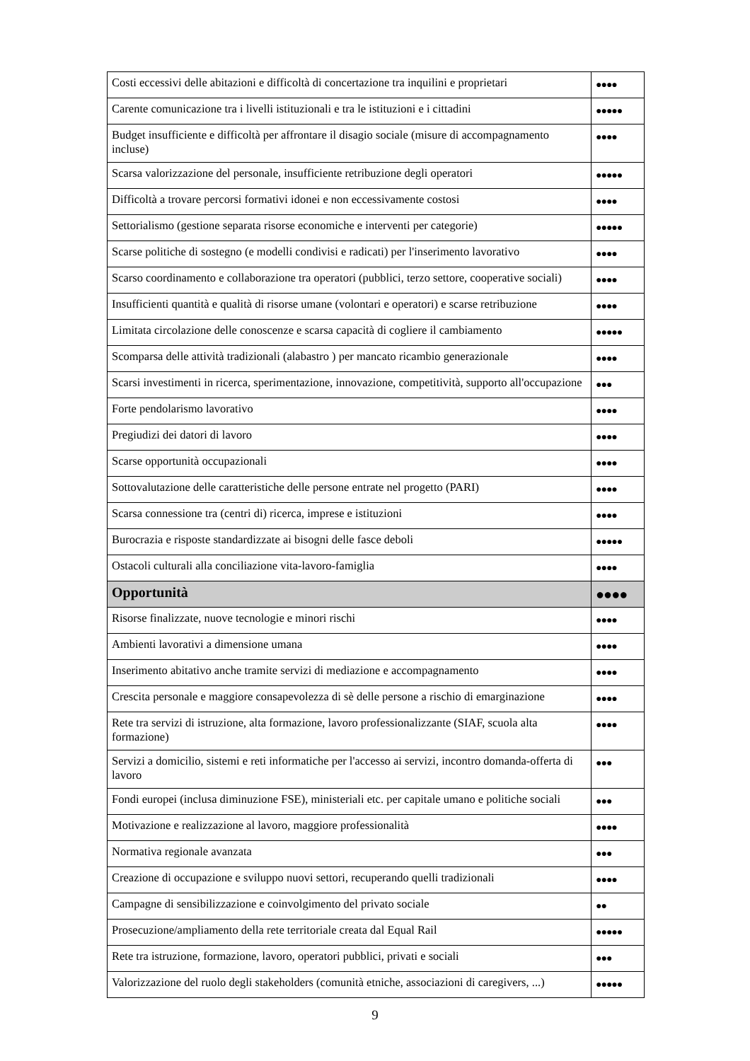| Costi eccessivi delle abitazioni e difficoltà di concertazione tra inquilini e proprietari | ●●●● |
| Carente comunicazione tra i livelli istituzionali e tra le istituzioni e i cittadini | ●●●●● |
| Budget insufficiente e difficoltà per affrontare il disagio sociale (misure di accompagnamento incluse) | ●●●● |
| Scarsa valorizzazione del personale, insufficiente retribuzione degli operatori | ●●●●● |
| Difficoltà a trovare percorsi formativi idonei e non eccessivamente costosi | ●●●● |
| Settorialismo (gestione separata risorse economiche e interventi per categorie) | ●●●●● |
| Scarse politiche di sostegno (e modelli condivisi e radicati) per l'inserimento lavorativo | ●●●● |
| Scarso coordinamento e collaborazione tra operatori (pubblici, terzo settore, cooperative sociali) | ●●●● |
| Insufficienti quantità e qualità di risorse umane (volontari e operatori) e scarse retribuzione | ●●●● |
| Limitata circolazione delle conoscenze e scarsa capacità di cogliere il cambiamento | ●●●●● |
| Scomparsa delle attività tradizionali (alabastro ) per mancato ricambio generazionale | ●●●● |
| Scarsi investimenti in ricerca, sperimentazione, innovazione, competitività, supporto all'occupazione | ●●● |
| Forte pendolarismo lavorativo | ●●●● |
| Pregiudizi dei datori di lavoro | ●●●● |
| Scarse opportunità occupazionali | ●●●● |
| Sottovalutazione delle caratteristiche delle persone entrate nel progetto (PARI) | ●●●● |
| Scarsa connessione tra (centri di) ricerca, imprese e istituzioni | ●●●● |
| Burocrazia e risposte standardizzate ai bisogni delle fasce deboli | ●●●●● |
| Ostacoli culturali alla conciliazione vita-lavoro-famiglia | ●●●● |
| Opportunità | ●●●● |
| Risorse finalizzate, nuove tecnologie e minori rischi | ●●●● |
| Ambienti lavorativi a dimensione umana | ●●●● |
| Inserimento abitativo anche tramite servizi di mediazione e accompagnamento | ●●●● |
| Crescita personale e maggiore consapevolezza di sè delle persone a rischio di emarginazione | ●●●● |
| Rete tra servizi di istruzione, alta formazione, lavoro professionalizzante (SIAF, scuola alta formazione) | ●●●● |
| Servizi a domicilio, sistemi e reti informatiche per l'accesso ai servizi, incontro domanda-offerta di lavoro | ●●● |
| Fondi europei (inclusa diminuzione FSE), ministeriali etc. per capitale umano e politiche sociali | ●●● |
| Motivazione e realizzazione al lavoro, maggiore professionalità | ●●●● |
| Normativa regionale avanzata | ●●● |
| Creazione di occupazione e sviluppo nuovi settori, recuperando quelli tradizionali | ●●●● |
| Campagne di sensibilizzazione e coinvolgimento del privato sociale | ●● |
| Prosecuzione/ampliamento della rete territoriale creata dal Equal Rail | ●●●●● |
| Rete tra istruzione, formazione, lavoro, operatori pubblici, privati e sociali | ●●● |
| Valorizzazione del ruolo degli stakeholders (comunità etniche, associazioni di caregivers, ...) | ●●●●● |
9